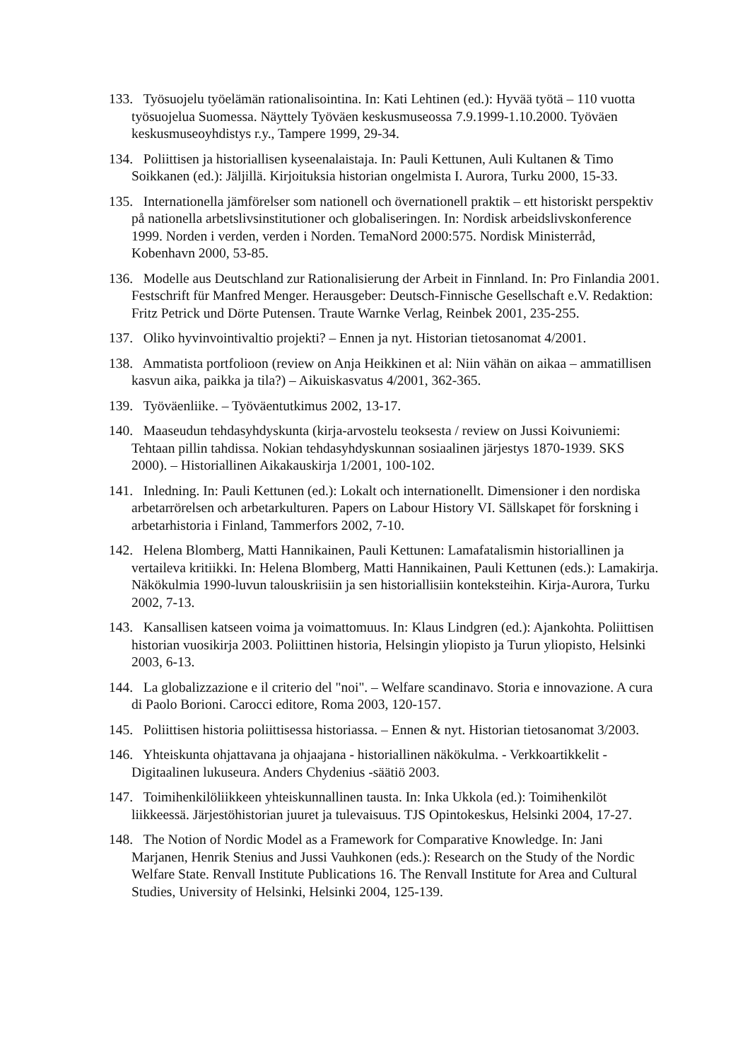133. Työsuojelu työelämän rationalisointina. In: Kati Lehtinen (ed.): Hyvää työtä – 110 vuotta työsuojelua Suomessa. Näyttely Työväen keskusmuseossa 7.9.1999-1.10.2000. Työväen keskusmuseoyhdistys r.y., Tampere 1999, 29-34.
134. Poliittisen ja historiallisen kyseenalaistaja. In: Pauli Kettunen, Auli Kultanen & Timo Soikkanen (ed.): Jäljillä. Kirjoituksia historian ongelmista I. Aurora, Turku 2000, 15-33.
135. Internationella jämförelser som nationell och övernationell praktik – ett historiskt perspektiv på nationella arbetslivsinstitutioner och globaliseringen. In: Nordisk arbeidslivskonference 1999. Norden i verden, verden i Norden. TemaNord 2000:575. Nordisk Ministerråd, Kobenhavn 2000, 53-85.
136. Modelle aus Deutschland zur Rationalisierung der Arbeit in Finnland. In: Pro Finlandia 2001. Festschrift für Manfred Menger. Herausgeber: Deutsch-Finnische Gesellschaft e.V. Redaktion: Fritz Petrick und Dörte Putensen. Traute Warnke Verlag, Reinbek 2001, 235-255.
137. Oliko hyvinvointivaltio projekti? – Ennen ja nyt. Historian tietosanomat 4/2001.
138. Ammatista portfolioon (review on Anja Heikkinen et al: Niin vähän on aikaa – ammatillisen kasvun aika, paikka ja tila?) – Aikuiskasvatus 4/2001, 362-365.
139. Työväenliike. – Työväentutkimus 2002, 13-17.
140. Maaseudun tehdasyhdyskunta (kirja-arvostelu teoksesta / review on Jussi Koivuniemi: Tehtaan pillin tahdissa. Nokian tehdasyhdyskunnan sosiaalinen järjestys 1870-1939. SKS 2000). – Historiallinen Aikakauskirja 1/2001, 100-102.
141. Inledning. In: Pauli Kettunen (ed.): Lokalt och internationellt. Dimensioner i den nordiska arbetarrörelsen och arbetarkulturen. Papers on Labour History VI. Sällskapet för forskning i arbetarhistoria i Finland, Tammerfors 2002, 7-10.
142. Helena Blomberg, Matti Hannikainen, Pauli Kettunen: Lamafatalismin historiallinen ja vertaileva kritiikki. In: Helena Blomberg, Matti Hannikainen, Pauli Kettunen (eds.): Lamakirja. Näkökulmia 1990-luvun talouskriisiin ja sen historiallisiin konteksteihin. Kirja-Aurora, Turku 2002, 7-13.
143. Kansallisen katseen voima ja voimattomuus. In: Klaus Lindgren (ed.): Ajankohta. Poliittisen historian vuosikirja 2003. Poliittinen historia, Helsingin yliopisto ja Turun yliopisto, Helsinki 2003, 6-13.
144. La globalizzazione e il criterio del "noi". – Welfare scandinavo. Storia e innovazione. A cura di Paolo Borioni. Carocci editore, Roma 2003, 120-157.
145. Poliittisen historia poliittisessa historiassa. – Ennen & nyt. Historian tietosanomat 3/2003.
146. Yhteiskunta ohjattavana ja ohjaajana - historiallinen näkökulma. - Verkkoartikkelit - Digitaalinen lukuseura. Anders Chydenius -säätiö 2003.
147. Toimihenkilöliikkeen yhteiskunnallinen tausta. In: Inka Ukkola (ed.): Toimihenkilöt liikkeessä. Järjestöhistorian juuret ja tulevaisuus. TJS Opintokeskus, Helsinki 2004, 17-27.
148. The Notion of Nordic Model as a Framework for Comparative Knowledge. In: Jani Marjanen, Henrik Stenius and Jussi Vauhkonen (eds.): Research on the Study of the Nordic Welfare State. Renvall Institute Publications 16. The Renvall Institute for Area and Cultural Studies, University of Helsinki, Helsinki 2004, 125-139.